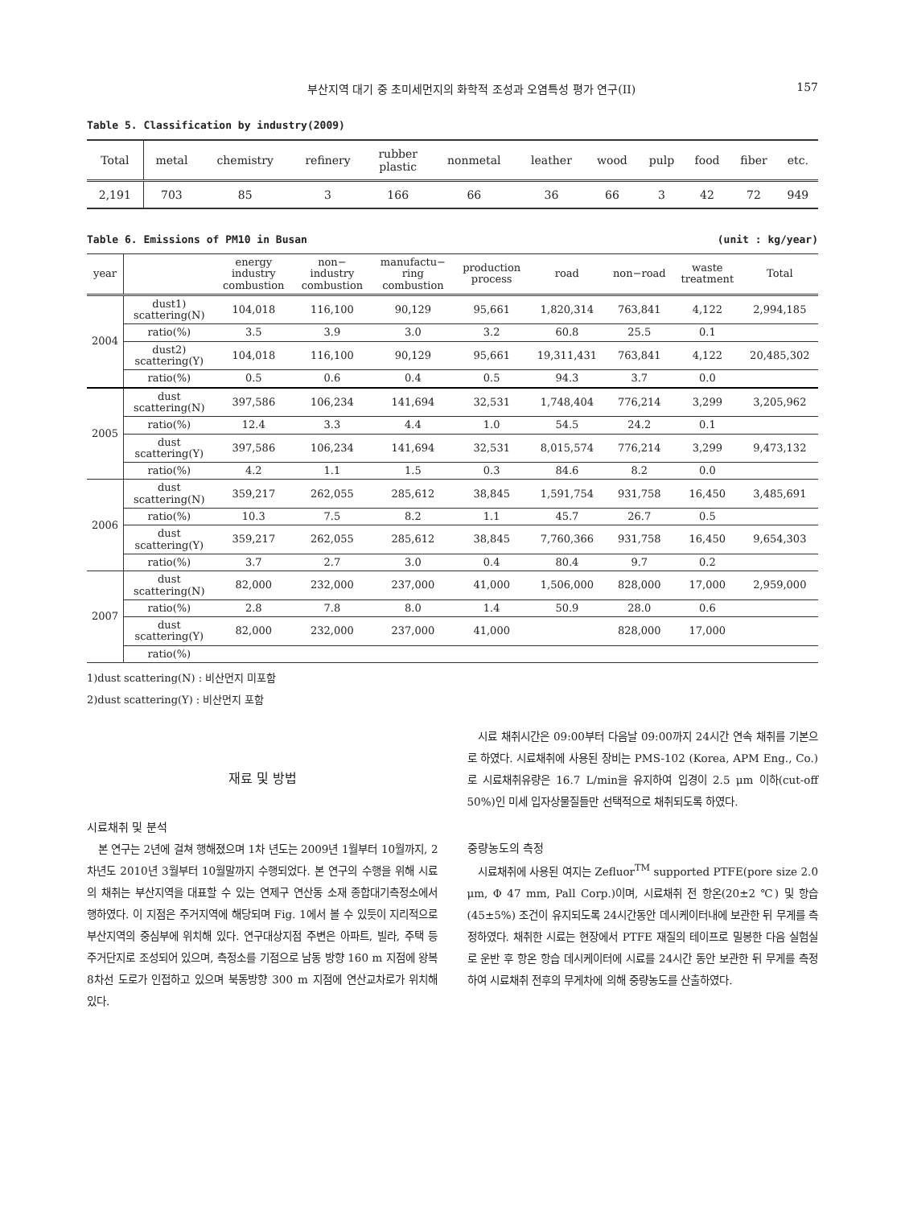부산지역 대기 중 초미세먼지의 화학적 조성과 오염특성 평가 연구(II) 157
Table 5. Classification by industry(2009)
| Total | metal | chemistry | refinery | rubber plastic | nonmetal | leather | wood | pulp | food | fiber | etc. |
| 2,191 | 703 | 85 | 3 | 166 | 66 | 36 | 66 | 3 | 42 | 72 | 949 |
Table 6. Emissions of PM10 in Busan (unit : kg/year)
| year | | energy industry combustion | non− industry combustion | manufactu− ring combustion | production process | road | non−road | waste treatment | Total |
| --- | --- | --- | --- | --- | --- | --- | --- | --- | --- |
| 2004 | dust1) scattering(N) | 104,018 | 116,100 | 90,129 | 95,661 | 1,820,314 | 763,841 | 4,122 | 2,994,185 |
| | ratio(%) | 3.5 | 3.9 | 3.0 | 3.2 | 60.8 | 25.5 | 0.1 | |
| | dust2) scattering(Y) | 104,018 | 116,100 | 90,129 | 95,661 | 19,311,431 | 763,841 | 4,122 | 20,485,302 |
| | ratio(%) | 0.5 | 0.6 | 0.4 | 0.5 | 94.3 | 3.7 | 0.0 | |
| 2005 | dust scattering(N) | 397,586 | 106,234 | 141,694 | 32,531 | 1,748,404 | 776,214 | 3,299 | 3,205,962 |
| | ratio(%) | 12.4 | 3.3 | 4.4 | 1.0 | 54.5 | 24.2 | 0.1 | |
| | dust scattering(Y) | 397,586 | 106,234 | 141,694 | 32,531 | 8,015,574 | 776,214 | 3,299 | 9,473,132 |
| | ratio(%) | 4.2 | 1.1 | 1.5 | 0.3 | 84.6 | 8.2 | 0.0 | |
| 2006 | dust scattering(N) | 359,217 | 262,055 | 285,612 | 38,845 | 1,591,754 | 931,758 | 16,450 | 3,485,691 |
| | ratio(%) | 10.3 | 7.5 | 8.2 | 1.1 | 45.7 | 26.7 | 0.5 | |
| | dust scattering(Y) | 359,217 | 262,055 | 285,612 | 38,845 | 7,760,366 | 931,758 | 16,450 | 9,654,303 |
| | ratio(%) | 3.7 | 2.7 | 3.0 | 0.4 | 80.4 | 9.7 | 0.2 | |
| 2007 | dust scattering(N) | 82,000 | 232,000 | 237,000 | 41,000 | 1,506,000 | 828,000 | 17,000 | 2,959,000 |
| | ratio(%) | 2.8 | 7.8 | 8.0 | 1.4 | 50.9 | 28.0 | 0.6 | |
| | dust scattering(Y) | 82,000 | 232,000 | 237,000 | 41,000 | | 828,000 | 17,000 | |
| | ratio(%) | | | | | | | | |
1)dust scattering(N) : 비산먼지 미포함
2)dust scattering(Y) : 비산먼지 포함
재료 및 방법
시료채취 및 분석
본 연구는 2년에 걸쳐 행해졌으며 1차 년도는 2009년 1월부터 10월까지, 2차년도 2010년 3월부터 10월말까지 수행되었다. 본 연구의 수행을 위해 시료의 채취는 부산지역을 대표할 수 있는 연제구 연산동 소재 종합대기측정소에서 행하였다. 이 지점은 주거지역에 해당되며 Fig. 1에서 볼 수 있듯이 지리적으로 부산지역의 중심부에 위치해 있다. 연구대상지점 주변은 아파트, 빌라, 주택 등 주거단지로 조성되어 있으며, 측정소를 기점으로 남동 방향 160 m 지점에 왕복 8차선 도로가 인접하고 있으며 북동방향 300 m 지점에 연산교차로가 위치해 있다.
시료 채취시간은 09:00부터 다음날 09:00까지 24시간 연속 채취를 기본으로 하였다. 시료채취에 사용된 장비는 PMS-102 (Korea, APM Eng., Co.)로 시료채취유량은 16.7 L/min을 유지하여 입경이 2.5 μm 이하(cut-off 50%)인 미세 입자상물질들만 선택적으로 채취되도록 하였다.
중량농도의 측정
시료채취에 사용된 여지는 Zefluor<sup>TM</sup> supported PTFE(pore size 2.0 μm, Φ 47 mm, Pall Corp.)이며, 시료채취 전 항온(20±2 ℃) 및 항습(45±5%) 조건이 유지되도록 24시간동안 데시케이터내에 보관한 뒤 무게를 측정하였다. 채취한 시료는 현장에서 PTFE 재질의 테이프로 밀봉한 다음 실험실로 운반 후 항온 항습 데시케이터에 시료를 24시간 동안 보관한 뒤 무게를 측정하여 시료채취 전후의 무게차에 의해 중량농도를 산출하였다.